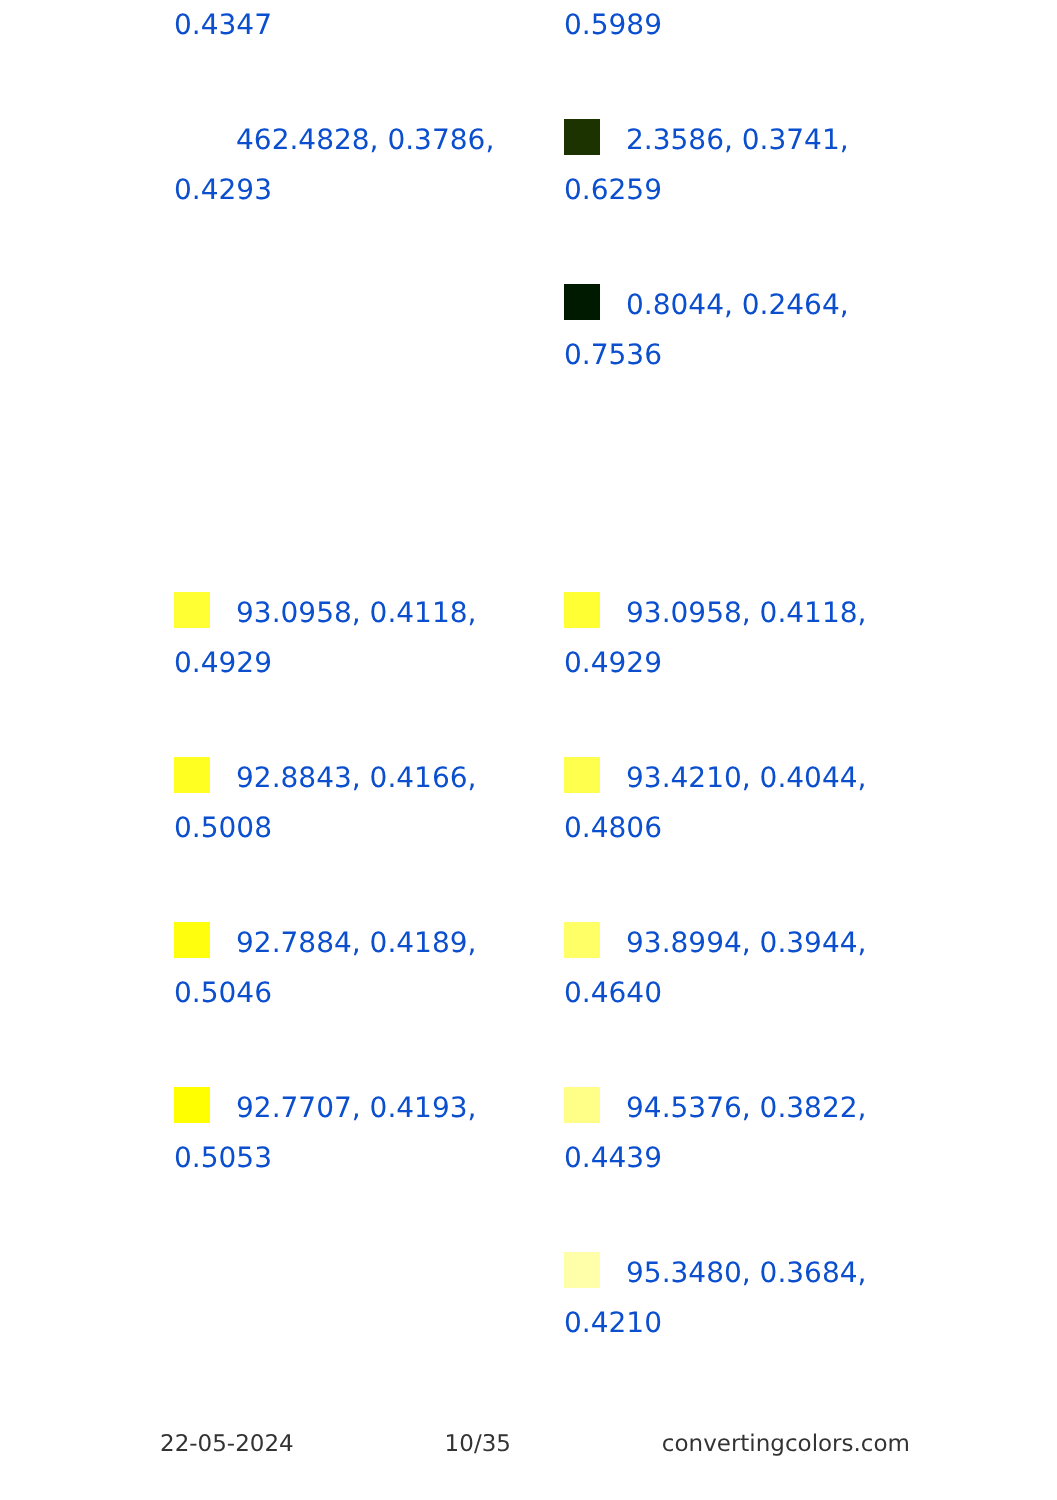0.4347 0.5989
462.4828, 0.3786, 0.4293
2.3586, 0.3741, 0.6259
0.8044, 0.2464, 0.7536
93.0958, 0.4118, 0.4929
93.0958, 0.4118, 0.4929
92.8843, 0.4166, 0.5008
93.4210, 0.4044, 0.4806
92.7884, 0.4189, 0.5046
93.8994, 0.3944, 0.4640
92.7707, 0.4193, 0.5053
94.5376, 0.3822, 0.4439
95.3480, 0.3684, 0.4210
22-05-2024 10/35 convertingcolors.com